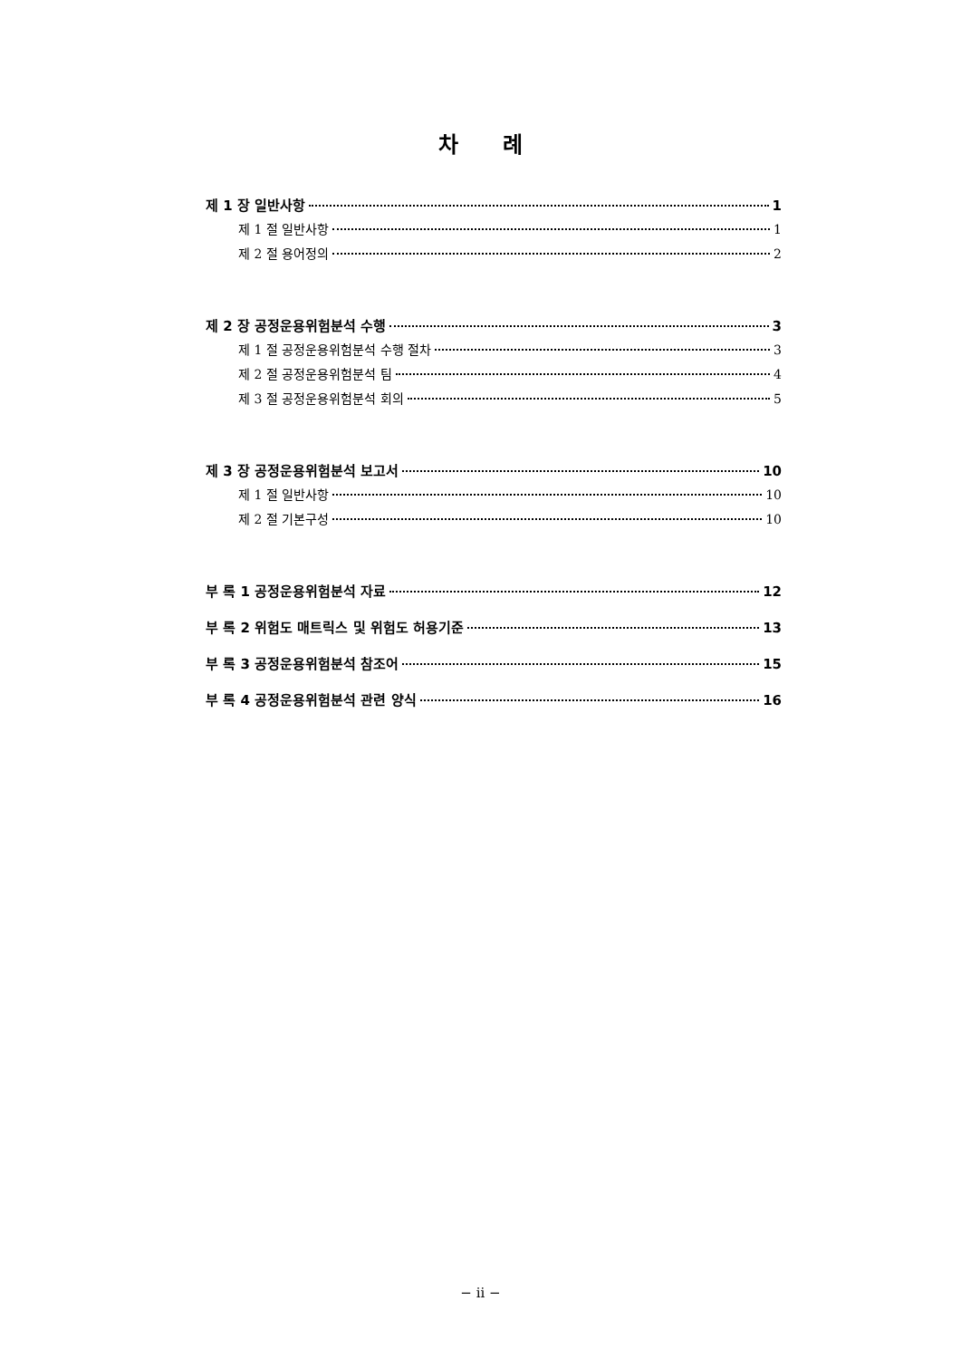차 례
제 1 장 일반사항 1
제 1 절 일반사항 1
제 2 절 용어정의 2
제 2 장 공정운용위험분석 수행 3
제 1 절 공정운용위험분석 수행 절차 3
제 2 절 공정운용위험분석 팀 4
제 3 절 공정운용위험분석 회의 5
제 3 장 공정운용위험분석 보고서 10
제 1 절 일반사항 10
제 2 절 기본구성 10
부 록 1 공정운용위험분석 자료 12
부 록 2 위험도 매트릭스 및 위험도 허용기준 13
부 록 3 공정운용위험분석 참조어 15
부 록 4 공정운용위험분석 관련 양식 16
− ii −